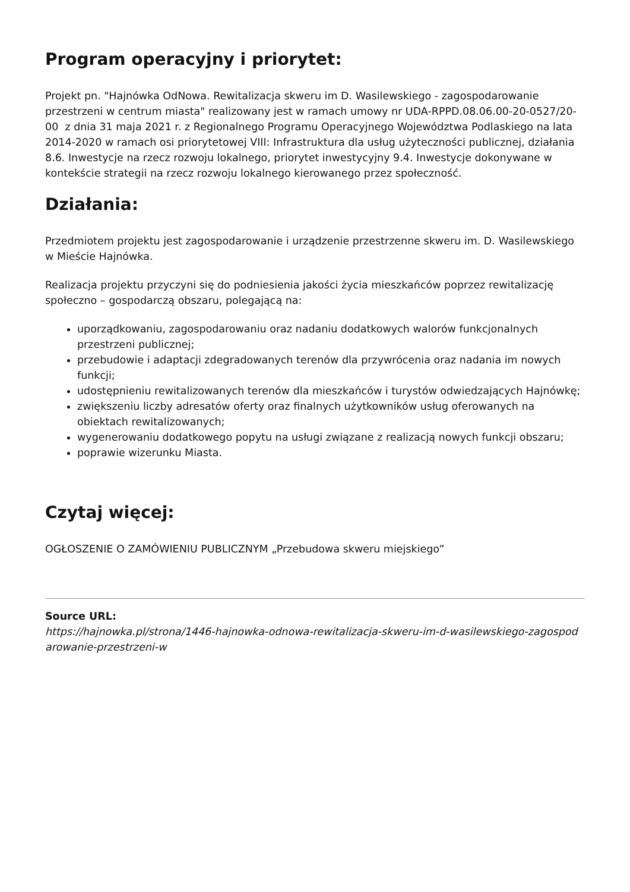Program operacyjny i priorytet:
Projekt pn. "Hajnówka OdNowa. Rewitalizacja skweru im D. Wasilewskiego - zagospodarowanie przestrzeni w centrum miasta" realizowany jest w ramach umowy nr UDA-RPPD.08.06.00-20-0527/20-00 z dnia 31 maja 2021 r. z Regionalnego Programu Operacyjnego Województwa Podlaskiego na lata 2014-2020 w ramach osi priorytetowej VIII: Infrastruktura dla usług użyteczności publicznej, działania 8.6. Inwestycje na rzecz rozwoju lokalnego, priorytet inwestycyjny 9.4. Inwestycje dokonywane w kontekście strategii na rzecz rozwoju lokalnego kierowanego przez społeczność.
Działania:
Przedmiotem projektu jest zagospodarowanie i urządzenie przestrzenne skweru im. D. Wasilewskiego w Mieście Hajnówka.
Realizacja projektu przyczyni się do podniesienia jakości życia mieszkańców poprzez rewitalizację społeczno – gospodarczą obszaru, polegającą na:
uporządkowaniu, zagospodarowaniu oraz nadaniu dodatkowych walorów funkcjonalnych przestrzeni publicznej;
przebudowie i adaptacji zdegradowanych terenów dla przywrócenia oraz nadania im nowych funkcji;
udostępnieniu rewitalizowanych terenów dla mieszkańców i turystów odwiedzających Hajnówkę;
zwiększeniu liczby adresatów oferty oraz finalnych użytkowników usług oferowanych na obiektach rewitalizowanych;
wygenerowaniu dodatkowego popytu na usługi związane z realizacją nowych funkcji obszaru;
poprawie wizerunku Miasta.
Czytaj więcej:
OGŁOSZENIE O ZAMÓWIENIU PUBLICZNYM „Przebudowa skweru miejskiego”
Source URL:
https://hajnowka.pl/strona/1446-hajnowka-odnowa-rewitalizacja-skweru-im-d-wasilewskiego-zagospod arowanie-przestrzeni-w